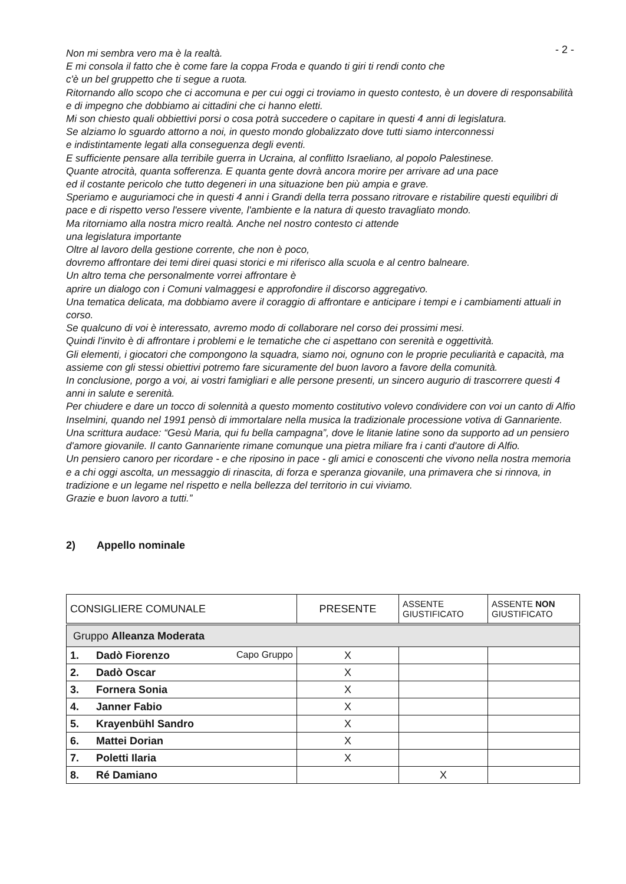- 2 -
Non mi sembra vero ma è la realtà.
E mi consola il fatto che è come fare la coppa Froda e quando ti giri ti rendi conto che
c'è un bel gruppetto che ti segue a ruota.
Ritornando allo scopo che ci accomuna e per cui oggi ci troviamo in questo contesto, è un dovere di responsabilità e di impegno che dobbiamo ai cittadini che ci hanno eletti.
Mi son chiesto quali obbiettivi porsi o cosa potrà succedere o capitare in questi 4 anni di legislatura.
Se alziamo lo sguardo attorno a noi, in questo mondo globalizzato dove tutti siamo interconnessi
e indistintamente legati alla conseguenza degli eventi.
E sufficiente pensare alla terribile guerra in Ucraina, al conflitto Israeliano, al popolo Palestinese.
Quante atrocità, quanta sofferenza. E quanta gente dovrà ancora morire per arrivare ad una pace
ed il costante pericolo che tutto degeneri in una situazione ben più ampia e grave.
Speriamo e auguriamoci che in questi 4 anni i Grandi della terra possano ritrovare e ristabilire questi equilibri di pace e di rispetto verso l'essere vivente, l'ambiente e la natura di questo travagliato mondo.
Ma ritorniamo alla nostra micro realtà. Anche nel nostro contesto ci attende
una legislatura importante
Oltre al lavoro della gestione corrente, che non è poco,
dovremo affrontare dei temi direi quasi storici e mi riferisco alla scuola e al centro balneare.
Un altro tema che personalmente vorrei affrontare è
aprire un dialogo con i Comuni valmaggesi e approfondire il discorso aggregativo.
Una tematica delicata, ma dobbiamo avere il coraggio di affrontare e anticipare i tempi e i cambiamenti attuali in corso.
Se qualcuno di voi è interessato, avremo modo di collaborare nel corso dei prossimi mesi.
Quindi l'invito è di affrontare i problemi e le tematiche che ci aspettano con serenità e oggettività.
Gli elementi, i giocatori che compongono la squadra, siamo noi, ognuno con le proprie peculiarità e capacità, ma assieme con gli stessi obiettivi potremo fare sicuramente del buon lavoro a favore della comunità.
In conclusione, porgo a voi, ai vostri famigliari e alle persone presenti, un sincero augurio di trascorrere questi 4 anni in salute e serenità.
Per chiudere e dare un tocco di solennità a questo momento costitutivo volevo condividere con voi un canto di Alfio Inselmini, quando nel 1991 pensò di immortalare nella musica la tradizionale processione votiva di Gannariente.
Una scrittura audace: “Gesù Maria, qui fu bella campagna”, dove le litanie latine sono da supporto ad un pensiero d'amore giovanile. Il canto Gannariente rimane comunque una pietra miliare fra i canti d'autore di Alfio.
Un pensiero canoro per ricordare - e che riposino in pace - gli amici e conoscenti che vivono nella nostra memoria e a chi oggi ascolta, un messaggio di rinascita, di forza e speranza giovanile, una primavera che si rinnova, in tradizione e un legame nel rispetto e nella bellezza del territorio in cui viviamo.
Grazie e buon lavoro a tutti.”
2) Appello nominale
| CONSIGLIERE COMUNALE | PRESENTE | ASSENTE GIUSTIFICATO | ASSENTE NON GIUSTIFICATO |
| --- | --- | --- | --- |
| Gruppo Alleanza Moderata | | | |
| 1. Dadò Fiorenzo Capo Gruppo | X | | |
| 2. Dadò Oscar | X | | |
| 3. Fornera Sonia | X | | |
| 4. Janner Fabio | X | | |
| 5. Krayenbühl Sandro | X | | |
| 6. Mattei Dorian | X | | |
| 7. Poletti Ilaria | X | | |
| 8. Ré Damiano | | X | |